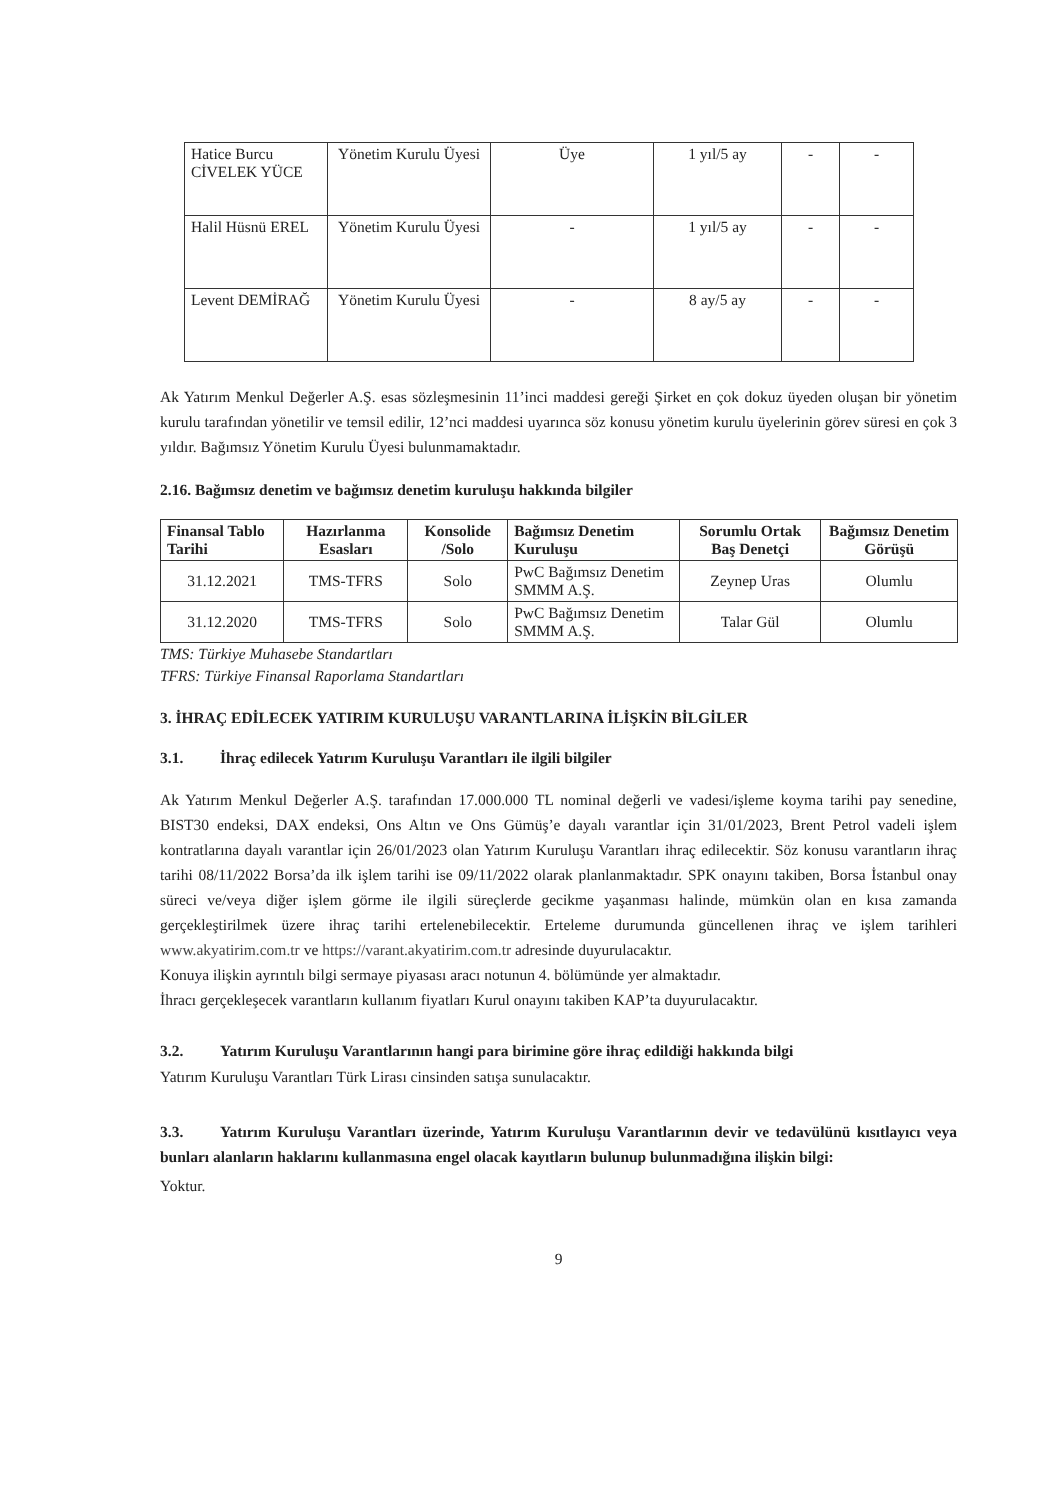| Hatice Burcu CİVELEK YÜCE | Yönetim Kurulu Üyesi | Üye | 1 yıl/5 ay | - | - |
| Halil Hüsnü EREL | Yönetim Kurulu Üyesi | - | 1 yıl/5 ay | - | - |
| Levent DEMİRAĞ | Yönetim Kurulu Üyesi | - | 8 ay/5 ay | - | - |
Ak Yatırım Menkul Değerler A.Ş. esas sözleşmesinin 11’inci maddesi gereği Şirket en çok dokuz üyeden oluşan bir yönetim kurulu tarafından yönetilir ve temsil edilir, 12’nci maddesi uyarınca söz konusu yönetim kurulu üyelerinin görev süresi en çok 3 yıldır. Bağımsız Yönetim Kurulu Üyesi bulunmamaktadır.
2.16. Bağımsız denetim ve bağımsız denetim kuruluşu hakkında bilgiler
| Finansal Tablo Tarihi | Hazırlanma Esasları | Konsolide /Solo | Bağımsız Denetim Kuruluşu | Sorumlu Ortak Baş Denetçi | Bağımsız Denetim Görüşü |
| --- | --- | --- | --- | --- | --- |
| 31.12.2021 | TMS-TFRS | Solo | PwC Bağımsız Denetim SMMM A.Ş. | Zeynep Uras | Olumlu |
| 31.12.2020 | TMS-TFRS | Solo | PwC Bağımsız Denetim SMMM A.Ş. | Talar Gül | Olumlu |
TMS: Türkiye Muhasebe Standartları
TFRS: Türkiye Finansal Raporlama Standartları
3. İHRAÇ EDİLECEK YATIRIM KURULUŞU VARANTLARINA İLİŞKİN BİLGİLER
3.1. İhraç edilecek Yatırım Kuruluşu Varantları ile ilgili bilgiler
Ak Yatırım Menkul Değerler A.Ş. tarafından 17.000.000 TL nominal değerli ve vadesi/işleme koyma tarihi pay senedine, BIST30 endeksi, DAX endeksi, Ons Altın ve Ons Gümüş’e dayalı varantlar için 31/01/2023, Brent Petrol vadeli işlem kontratlarına dayalı varantlar için 26/01/2023 olan Yatırım Kuruluşu Varantları ihraç edilecektir. Söz konusu varantların ihraç tarihi 08/11/2022 Borsa’da ilk işlem tarihi ise 09/11/2022 olarak planlanmaktadır. SPK onayını takiben, Borsa İstanbul onay süreci ve/veya diğer işlem görme ile ilgili süreçlerde gecikme yaşanması halinde, mümkün olan en kısa zamanda gerçekleştirilmek üzere ihraç tarihi ertelenebilecektir. Erteleme durumunda güncellenen ihraç ve işlem tarihleri www.akyatirim.com.tr ve https://varant.akyatirim.com.tr adresinde duyurulacaktır.
Konuya ilişkin ayrıntılı bilgi sermaye piyasası aracı notunun 4. bölümünde yer almaktadır.
İhracı gerçekleşecek varantların kullanım fiyatları Kurul onayını takiben KAP’ta duyurulacaktır.
3.2. Yatırım Kuruluşu Varantlarının hangi para birimine göre ihraç edildiği hakkında bilgi
Yatırım Kuruluşu Varantları Türk Lirası cinsinden satışa sunulacaktır.
3.3. Yatırım Kuruluşu Varantları üzerinde, Yatırım Kuruluşu Varantlarının devir ve tedavülünü kısıtlayıcı veya bunları alanların haklarını kullanmasına engel olacak kayıtların bulunup bulunmadığına ilişkin bilgi:
Yoktur.
9